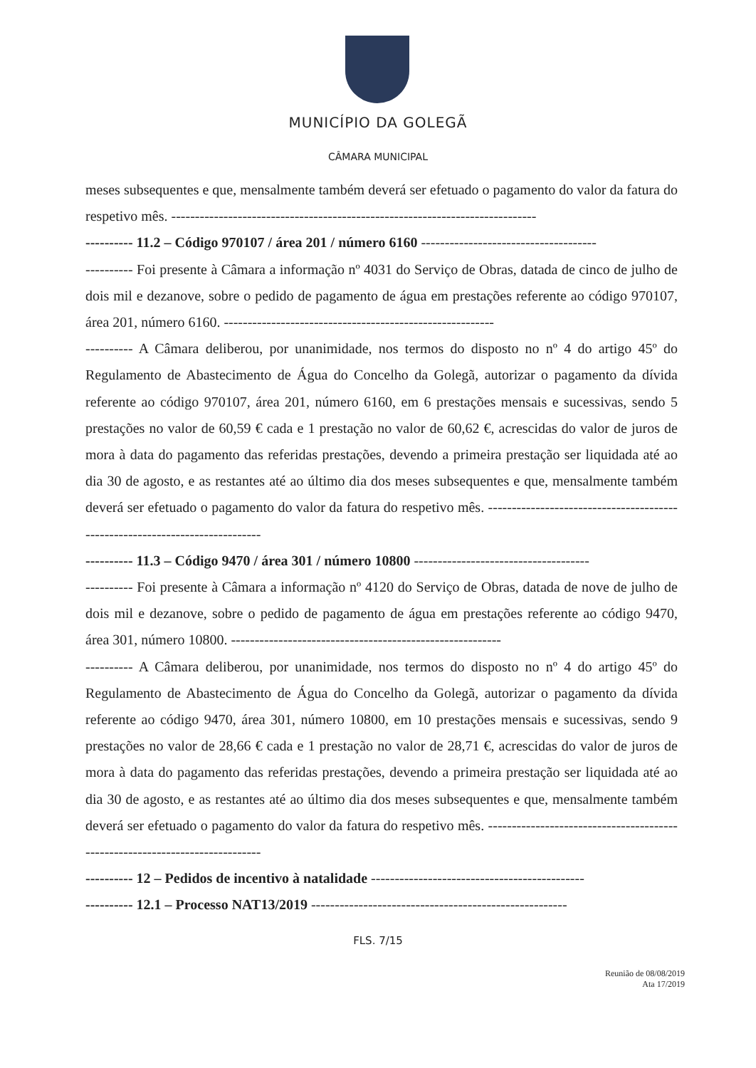MUNICÍPIO DA GOLEGÃ
CÂMARA MUNICIPAL
meses subsequentes e que, mensalmente também deverá ser efetuado o pagamento do valor da fatura do respetivo mês. -----------------------------------------------------------------------------
---------- 11.2 – Código 970107 / área 201 / número 6160 -------------------------------------
---------- Foi presente à Câmara a informação nº 4031 do Serviço de Obras, datada de cinco de julho de dois mil e dezanove, sobre o pedido de pagamento de água em prestações referente ao código 970107, área 201, número 6160. ---------------------------------------------------------
---------- A Câmara deliberou, por unanimidade, nos termos do disposto no nº 4 do artigo 45º do Regulamento de Abastecimento de Água do Concelho da Golegã, autorizar o pagamento da dívida referente ao código 970107, área 201, número 6160, em 6 prestações mensais e sucessivas, sendo 5 prestações no valor de 60,59 € cada e 1 prestação no valor de 60,62 €, acrescidas do valor de juros de mora à data do pagamento das referidas prestações, devendo a primeira prestação ser liquidada até ao dia 30 de agosto, e as restantes até ao último dia dos meses subsequentes e que, mensalmente também deverá ser efetuado o pagamento do valor da fatura do respetivo mês. -----------------------------------------------------------------------------
---------- 11.3 – Código 9470 / área 301 / número 10800 -------------------------------------
---------- Foi presente à Câmara a informação nº 4120 do Serviço de Obras, datada de nove de julho de dois mil e dezanove, sobre o pedido de pagamento de água em prestações referente ao código 9470, área 301, número 10800. ---------------------------------------------------------
---------- A Câmara deliberou, por unanimidade, nos termos do disposto no nº 4 do artigo 45º do Regulamento de Abastecimento de Água do Concelho da Golegã, autorizar o pagamento da dívida referente ao código 9470, área 301, número 10800, em 10 prestações mensais e sucessivas, sendo 9 prestações no valor de 28,66 € cada e 1 prestação no valor de 28,71 €, acrescidas do valor de juros de mora à data do pagamento das referidas prestações, devendo a primeira prestação ser liquidada até ao dia 30 de agosto, e as restantes até ao último dia dos meses subsequentes e que, mensalmente também deverá ser efetuado o pagamento do valor da fatura do respetivo mês. -----------------------------------------------------------------------------
---------- 12 – Pedidos de incentivo à natalidade ---------------------------------------------
---------- 12.1 – Processo NAT13/2019 ------------------------------------------------------
FLS. 7/15
Reunião de 08/08/2019
Ata 17/2019